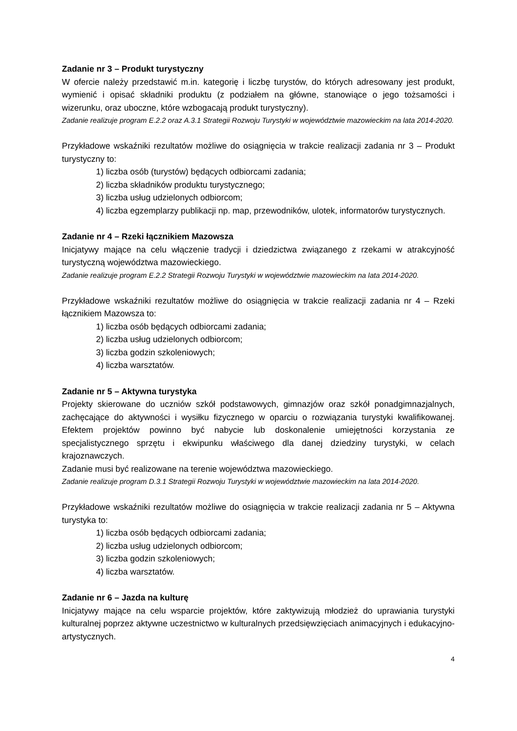Zadanie nr 3 – Produkt turystyczny
W ofercie należy przedstawić m.in. kategorię i liczbę turystów, do których adresowany jest produkt, wymienić i opisać składniki produktu (z podziałem na główne, stanowiące o jego tożsamości i wizerunku, oraz uboczne, które wzbogacają produkt turystyczny).
Zadanie realizuje program E.2.2 oraz A.3.1 Strategii Rozwoju Turystyki w województwie mazowieckim na lata 2014-2020.
Przykładowe wskaźniki rezultatów możliwe do osiągnięcia w trakcie realizacji zadania nr 3 – Produkt turystyczny to:
1) liczba osób (turystów) będących odbiorcami zadania;
2) liczba składników produktu turystycznego;
3) liczba usług udzielonych odbiorcom;
4) liczba egzemplarzy publikacji np. map, przewodników, ulotek, informatorów turystycznych.
Zadanie nr 4 – Rzeki łącznikiem Mazowsza
Inicjatywy mające na celu włączenie tradycji i dziedzictwa związanego z rzekami w atrakcyjność turystyczną województwa mazowieckiego.
Zadanie realizuje program E.2.2 Strategii Rozwoju Turystyki w województwie mazowieckim na lata 2014-2020.
Przykładowe wskaźniki rezultatów możliwe do osiągnięcia w trakcie realizacji zadania nr 4 – Rzeki łącznikiem Mazowsza to:
1) liczba osób będących odbiorcami zadania;
2) liczba usług udzielonych odbiorcom;
3) liczba godzin szkoleniowych;
4) liczba warsztatów.
Zadanie nr 5 – Aktywna turystyka
Projekty skierowane do uczniów szkół podstawowych, gimnazjów oraz szkół ponadgimnazjalnych, zachęcające do aktywności i wysiłku fizycznego w oparciu o rozwiązania turystyki kwalifikowanej. Efektem projektów powinno być nabycie lub doskonalenie umiejętności korzystania ze specjalistycznego sprzętu i ekwipunku właściwego dla danej dziedziny turystyki, w celach krajoznawczych.
Zadanie musi być realizowane na terenie województwa mazowieckiego.
Zadanie realizuje program D.3.1 Strategii Rozwoju Turystyki w województwie mazowieckim na lata 2014-2020.
Przykładowe wskaźniki rezultatów możliwe do osiągnięcia w trakcie realizacji zadania nr 5 – Aktywna turystyka to:
1) liczba osób będących odbiorcami zadania;
2) liczba usług udzielonych odbiorcom;
3) liczba godzin szkoleniowych;
4) liczba warsztatów.
Zadanie nr 6 – Jazda na kulturę
Inicjatywy mające na celu wsparcie projektów, które zaktywizują młodzież do uprawiania turystyki kulturalnej poprzez aktywne uczestnictwo w kulturalnych przedsięwzięciach animacyjnych i edukacyjno-artystycznych.
4